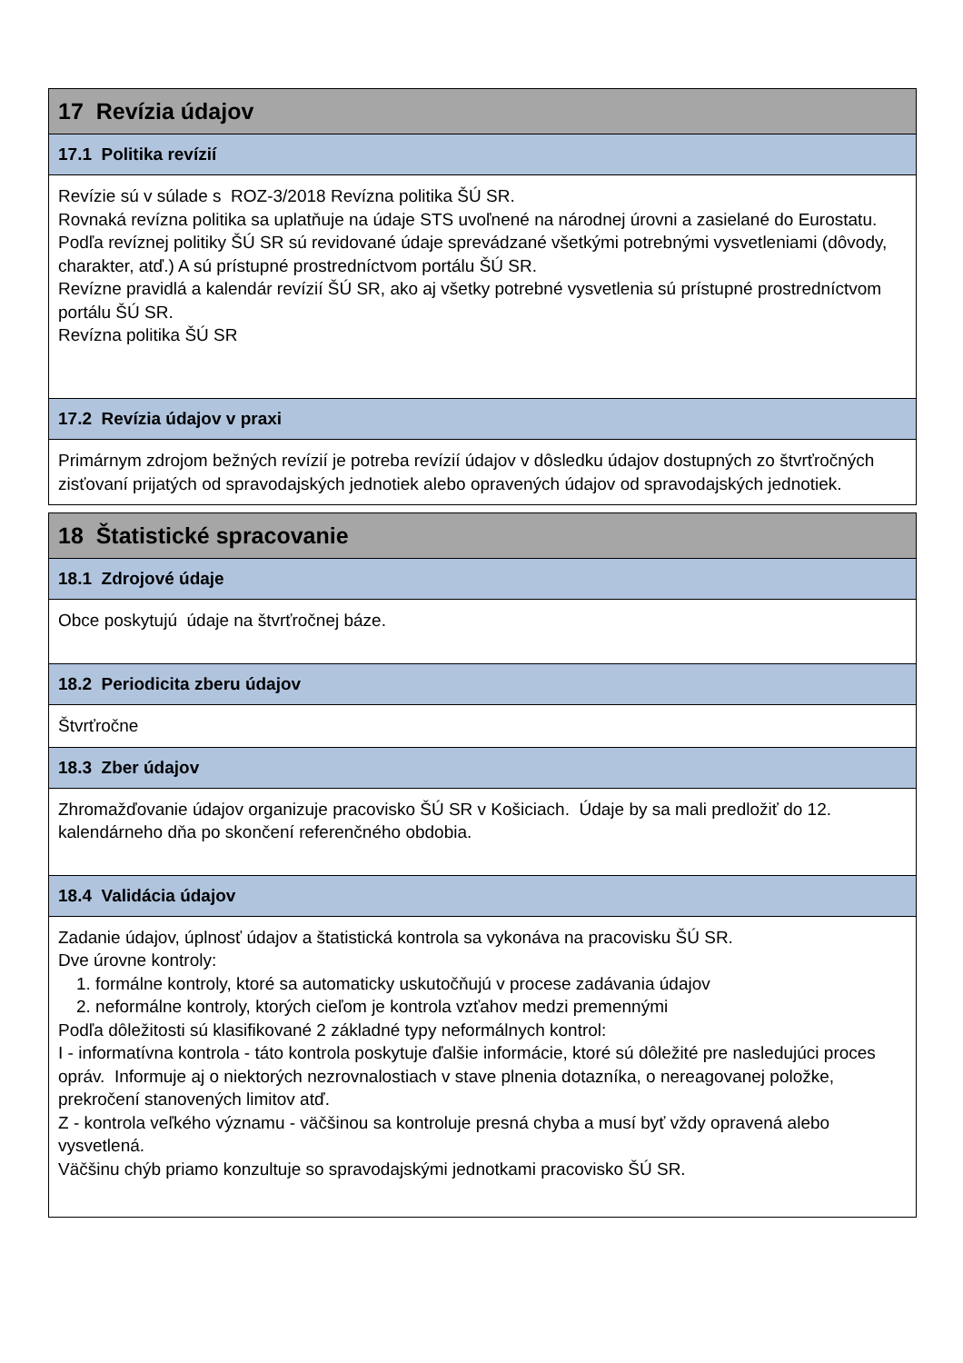17 Revízia údajov
17.1 Politika revízií
Revízie sú v súlade s ROZ-3/2018 Revízna politika ŠÚ SR.
Rovnaká revízna politika sa uplatňuje na údaje STS uvoľnené na národnej úrovni a zasielané do Eurostatu.
Podľa revíznej politiky ŠÚ SR sú revidované údaje sprevádzané všetkými potrebnými vysvetleniami (dôvody, charakter, atď.) A sú prístupné prostredníctvom portálu ŠÚ SR.
Revízne pravidlá a kalendár revízií ŠÚ SR, ako aj všetky potrebné vysvetlenia sú prístupné prostredníctvom portálu ŠÚ SR.
Revízna politika ŠÚ SR
17.2 Revízia údajov v praxi
Primárnym zdrojom bežných revízií je potreba revízií údajov v dôsledku údajov dostupných zo štvrťročných zisťovaní prijatých od spravodajských jednotiek alebo opravených údajov od spravodajských jednotiek.
18 Štatistické spracovanie
18.1 Zdrojové údaje
Obce poskytujú údaje na štvrťročnej báze.
18.2 Periodicita zberu údajov
Štvrťročne
18.3 Zber údajov
Zhromažďovanie údajov organizuje pracovisko ŠÚ SR v Košiciach. Údaje by sa mali predložiť do 12. kalendárneho dňa po skončení referenčného obdobia.
18.4 Validácia údajov
Zadanie údajov, úplnosť údajov a štatistická kontrola sa vykonáva na pracovisku ŠÚ SR.
Dve úrovne kontroly:
1. formálne kontroly, ktoré sa automaticky uskutočňujú v procese zadávania údajov
2. neformálne kontroly, ktorých cieľom je kontrola vzťahov medzi premennými
Podľa dôležitosti sú klasifikované 2 základné typy neformálnych kontrol:
I - informatívna kontrola - táto kontrola poskytuje ďalšie informácie, ktoré sú dôležité pre nasledujúci proces opráv. Informuje aj o niektorých nezrovnalostiach v stave plnenia dotazníka, o nereagovanej položke, prekročení stanovených limitov atď.
Z - kontrola veľkého významu - väčšinou sa kontroluje presná chyba a musí byť vždy opravená alebo vysvetlená.
Väčšinu chýb priamo konzultuje so spravodajskými jednotkami pracovisko ŠÚ SR.